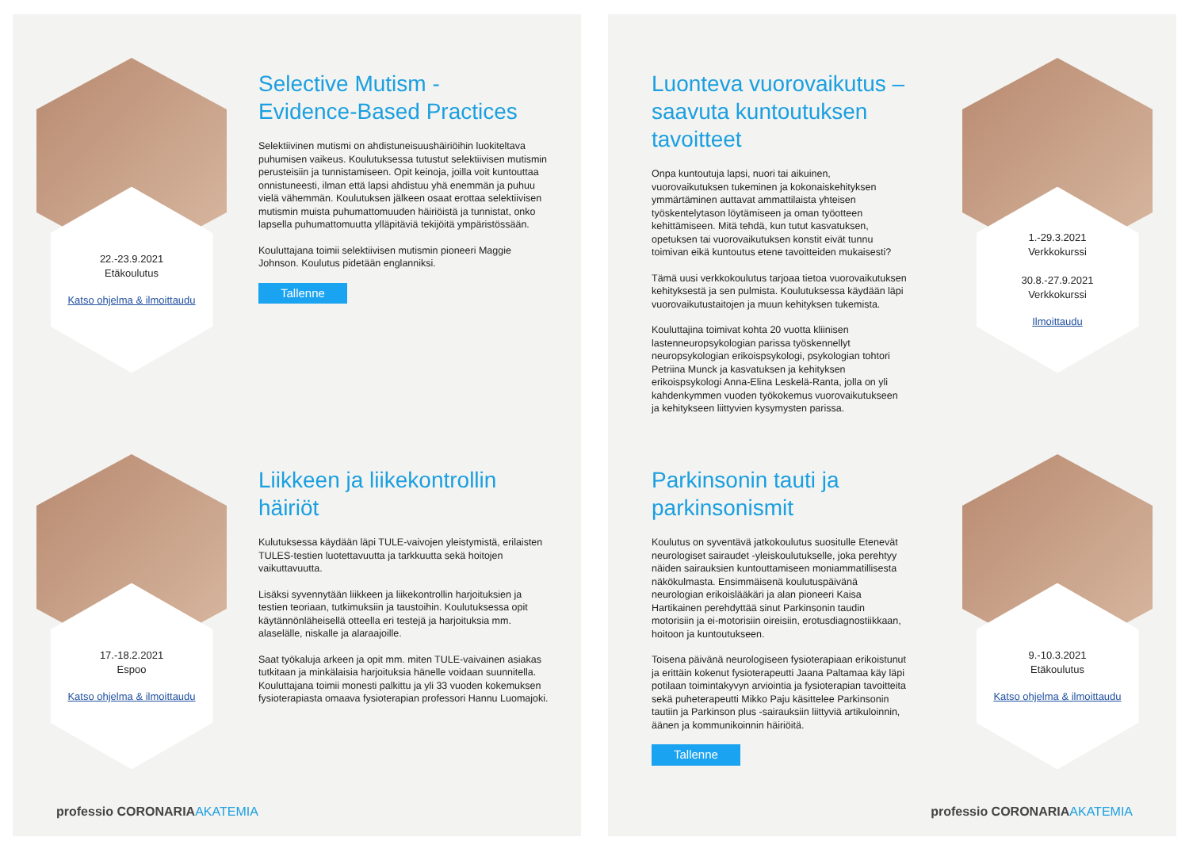22.-23.9.2021
Etäkoulutus
Katso ohjelma & ilmoittaudu
Selective Mutism -
Evidence-Based Practices
Selektiivinen mutismi on ahdistuneisuushäiriöihin luokiteltava puhumisen vaikeus. Koulutuksessa tutustut selektiivisen mutismin perusteisiin ja tunnistamiseen. Opit keinoja, joilla voit kuntouttaa onnistuneesti, ilman että lapsi ahdistuu yhä enemmän ja puhuu vielä vähemmän. Koulutuksen jälkeen osaat erottaa selektiivisen mutismin muista puhumattomuuden häiriöistä ja tunnistat, onko lapsella puhumattomuutta ylläpitäviä tekijöitä ympäristössään.
Kouluttajana toimii selektiivisen mutismin pioneeri Maggie Johnson. Koulutus pidetään englanniksi.
Tallenne
17.-18.2.2021
Espoo
Katso ohjelma & ilmoittaudu
Liikkeen ja liikekontrollin häiriöt
Kulutuksessa käydään läpi TULE-vaivojen yleistymistä, erilaisten TULES-testien luotettavuutta ja tarkkuutta sekä hoitojen vaikuttavuutta.
Lisäksi syvennytään liikkeen ja liikekontrollin harjoituksien ja testien teoriaan, tutkimuksiin ja taustoihin. Koulutuksessa opit käytännönläheisellä otteella eri testejä ja harjoituksia mm. alaselälle, niskalle ja alaraajoille.
Saat työkaluja arkeen ja opit mm. miten TULE-vaivainen asiakas tutkitaan ja minkälaisia harjoituksia hänelle voidaan suunnitella. Kouluttajana toimii monesti palkittu ja yli 33 vuoden kokemuksen fysioterapiasta omaava fysioterapian professori Hannu Luomajoki.
professio CORONARIAAKATEMIA
Luonteva vuorovaikutus – saavuta kuntoutuksen tavoitteet
Onpa kuntoutuja lapsi, nuori tai aikuinen, vuorovaikutuksen tukeminen ja kokonaiskehityksen ymmärtäminen auttavat ammattilaista yhteisen työskentelytason löytämiseen ja oman työotteen kehittämiseen. Mitä tehdä, kun tutut kasvatuksen, opetuksen tai vuorovaikutuksen konstit eivät tunnu toimivan eikä kuntoutus etene tavoitteiden mukaisesti?
Tämä uusi verkkokoulutus tarjoaa tietoa vuorovaikutuksen kehityksestä ja sen pulmista. Koulutuksessa käydään läpi vuorovaikutustaitojen ja muun kehityksen tukemista.
Kouluttajina toimivat kohta 20 vuotta kliinisen lastenneuropsykologian parissa työskennellyt neuropsykologian erikoispsykologi, psykologian tohtori Petriina Munck ja kasvatuksen ja kehityksen erikoispsykologi Anna-Elina Leskelä-Ranta, jolla on yli kahdenkymmen vuoden työkokemus vuorovaikutukseen ja kehitykseen liittyvien kysymysten parissa.
1.-29.3.2021
Verkkokurssi
30.8.-27.9.2021
Verkkokurssi
Ilmoittaudu
Parkinsonin tauti ja parkinsonismit
Koulutus on syventävä jatkokoulutus suositulle Etenevät neurologiset sairaudet -yleiskoulutukselle, joka perehtyy näiden sairauksien kuntouttamiseen moniammatillisesta näkökulmasta. Ensimmäisenä koulutuspäivänä neurologian erikoislääkäri ja alan pioneeri Kaisa Hartikainen perehdyttää sinut Parkinsonin taudin motorisiin ja ei-motorisiin oireisiin, erotusdiagnostiikkaan, hoitoon ja kuntoutukseen.
Toisena päivänä neurologiseen fysioterapiaan erikoistunut ja erittäin kokenut fysioterapeutti Jaana Paltamaa käy läpi potilaan toimintakyvyn arviointia ja fysioterapian tavoitteita sekä puheterapeutti Mikko Paju käsittelee Parkinsonin tautiin ja Parkinson plus -sairauksiin liittyviä artikuloinnin, äänen ja kommunikoinnin häiriöitä.
Tallenne
9.-10.3.2021
Etäkoulutus
Katso ohjelma & ilmoittaudu
professio CORONARIAAKATEMIA